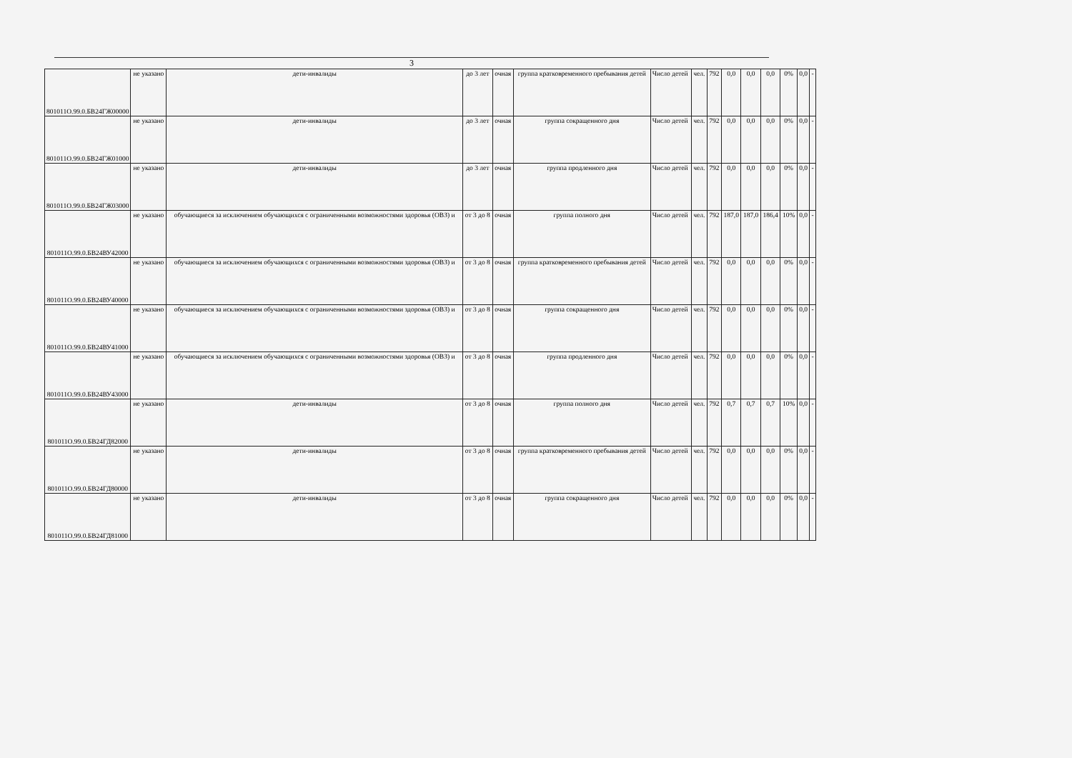3
| 801011О.99.0.БВ24ГЖ00000 | не указано | дети-инвалиды | до 3 лет | очная | группа кратковременного пребывания детей | Число детей | чел. | 792 | 0,0 | 0,0 | 0,0 | 0% | 0,0 | - |
| 801011О.99.0.БВ24ГЖ01000 | не указано | дети-инвалиды | до 3 лет | очная | группа сокращенного дня | Число детей | чел. | 792 | 0,0 | 0,0 | 0,0 | 0% | 0,0 | - |
| 801011О.99.0.БВ24ГЖ03000 | не указано | дети-инвалиды | до 3 лет | очная | группа продленного дня | Число детей | чел. | 792 | 0,0 | 0,0 | 0,0 | 0% | 0,0 | - |
| 801011О.99.0.БВ24ВУ42000 | не указано | обучающиеся за исключением обучающихся с ограниченными возможностями здоровья (ОВЗ) и | от 3 до 8 | очная | группа полного дня | Число детей | чел. | 792 | 187,0 | 187,0 | 186,4 | 10% | 0,0 | - |
| 801011О.99.0.БВ24ВУ40000 | не указано | обучающиеся за исключением обучающихся с ограниченными возможностями здоровья (ОВЗ) и | от 3 до 8 | очная | группа кратковременного пребывания детей | Число детей | чел. | 792 | 0,0 | 0,0 | 0,0 | 0% | 0,0 | - |
| 801011О.99.0.БВ24ВУ41000 | не указано | обучающиеся за исключением обучающихся с ограниченными возможностями здоровья (ОВЗ) и | от 3 до 8 | очная | группа сокращенного дня | Число детей | чел. | 792 | 0,0 | 0,0 | 0,0 | 0% | 0,0 | - |
| 801011О.99.0.БВ24ВУ43000 | не указано | обучающиеся за исключением обучающихся с ограниченными возможностями здоровья (ОВЗ) и | от 3 до 8 | очная | группа продленного дня | Число детей | чел. | 792 | 0,0 | 0,0 | 0,0 | 0% | 0,0 | - |
| 801011О.99.0.БВ24ГД82000 | не указано | дети-инвалиды | от 3 до 8 | очная | группа полного дня | Число детей | чел. | 792 | 0,7 | 0,7 | 0,7 | 10% | 0,0 | - |
| 801011О.99.0.БВ24ГД80000 | не указано | дети-инвалиды | от 3 до 8 | очная | группа кратковременного пребывания детей | Число детей | чел. | 792 | 0,0 | 0,0 | 0,0 | 0% | 0,0 | - |
| 801011О.99.0.БВ24ГД81000 | не указано | дети-инвалиды | от 3 до 8 | очная | группа сокращенного дня | Число детей | чел. | 792 | 0,0 | 0,0 | 0,0 | 0% | 0,0 | - |